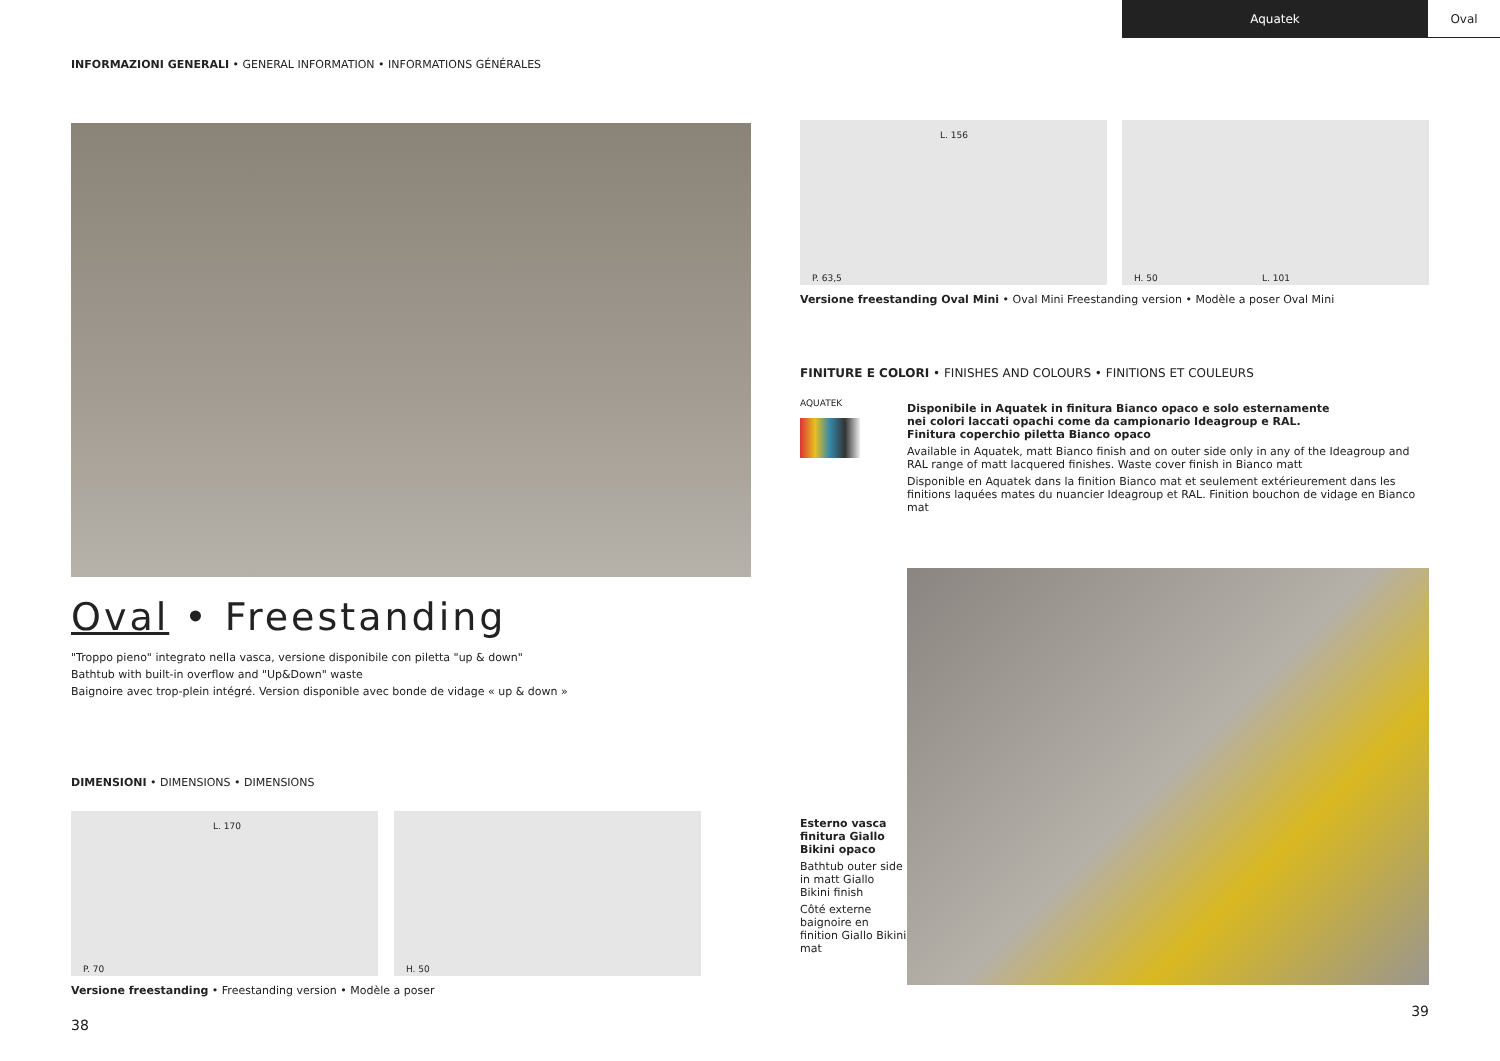Aquatek Oval
INFORMAZIONI GENERALI • GENERAL INFORMATION • INFORMATIONS GÉNÉRALES
Oval • Freestanding
"Troppo pieno" integrato nella vasca, versione disponibile con piletta "up & down"
Bathtub with built-in overflow and "Up&Down" waste
Baignoire avec trop-plein intégré. Version disponible avec bonde de vidage « up & down »
DIMENSIONI • DIMENSIONS • DIMENSIONS
L. 170
P. 70
H. 50
Versione freestanding • Freestanding version • Modèle a poser
38
L. 156
P. 63,5
H. 50 L. 101
Versione freestanding Oval Mini • Oval Mini Freestanding version • Modèle a poser Oval Mini
FINITURE E COLORI • FINISHES AND COLOURS • FINITIONS ET COULEURS
AQUATEK
Disponibile in Aquatek in finitura Bianco opaco e solo esternamente
nei colori laccati opachi come da campionario Ideagroup e RAL.
Finitura coperchio piletta Bianco opaco
Available in Aquatek, matt Bianco finish and on outer side only in any of the Ideagroup and RAL range of matt lacquered finishes. Waste cover finish in Bianco matt
Disponible en Aquatek dans la finition Bianco mat et seulement extérieurement dans les finitions laquées mates du nuancier Ideagroup et RAL. Finition bouchon de vidage en Bianco mat
Esterno vasca finitura Giallo Bikini opaco
Bathtub outer side in matt Giallo Bikini finish
Côté externe baignoire en finition Giallo Bikini mat
39